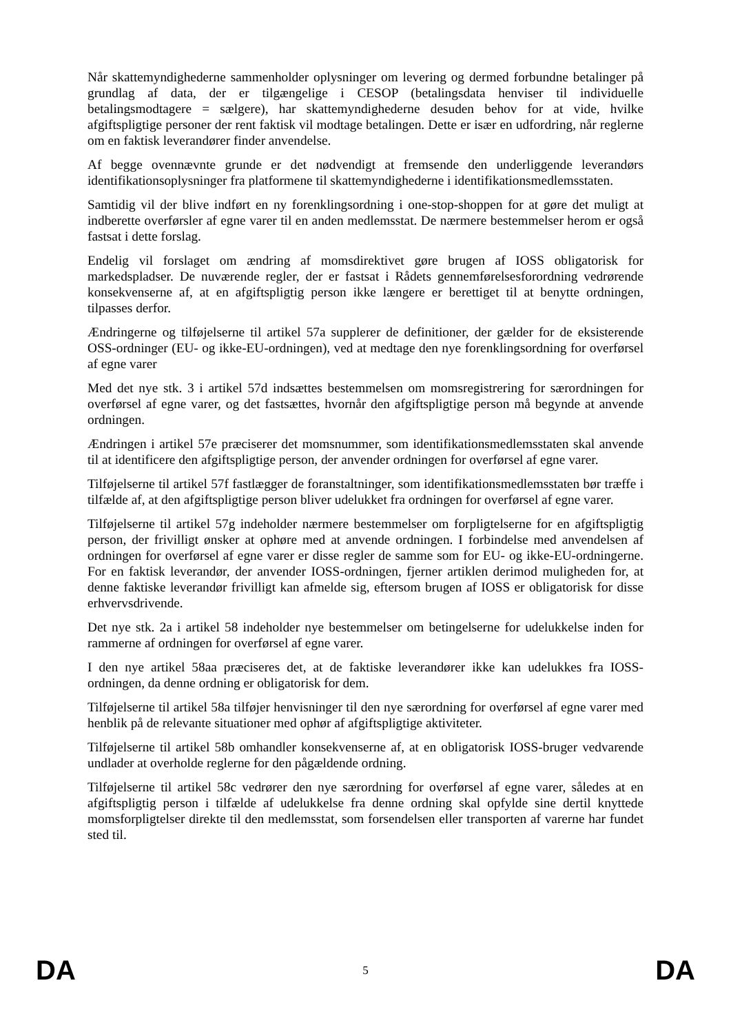Når skattemyndighederne sammenholder oplysninger om levering og dermed forbundne betalinger på grundlag af data, der er tilgængelige i CESOP (betalingsdata henviser til individuelle betalingsmodtagere = sælgere), har skattemyndighederne desuden behov for at vide, hvilke afgiftspligtige personer der rent faktisk vil modtage betalingen. Dette er især en udfordring, når reglerne om en faktisk leverandører finder anvendelse.
Af begge ovennævnte grunde er det nødvendigt at fremsende den underliggende leverandørs identifikationsoplysninger fra platformene til skattemyndighederne i identifikationsmedlemsstaten.
Samtidig vil der blive indført en ny forenklingsordning i one-stop-shoppen for at gøre det muligt at indberette overførsler af egne varer til en anden medlemsstat. De nærmere bestemmelser herom er også fastsat i dette forslag.
Endelig vil forslaget om ændring af momsdirektivet gøre brugen af IOSS obligatorisk for markedspladser. De nuværende regler, der er fastsat i Rådets gennemførelsesforordning vedrørende konsekvenserne af, at en afgiftspligtig person ikke længere er berettiget til at benytte ordningen, tilpasses derfor.
Ændringerne og tilføjelserne til artikel 57a supplerer de definitioner, der gælder for de eksisterende OSS-ordninger (EU- og ikke-EU-ordningen), ved at medtage den nye forenklingsordning for overførsel af egne varer
Med det nye stk. 3 i artikel 57d indsættes bestemmelsen om momsregistrering for særordningen for overførsel af egne varer, og det fastsættes, hvornår den afgiftspligtige person må begynde at anvende ordningen.
Ændringen i artikel 57e præciserer det momsnummer, som identifikationsmedlemsstaten skal anvende til at identificere den afgiftspligtige person, der anvender ordningen for overførsel af egne varer.
Tilføjelserne til artikel 57f fastlægger de foranstaltninger, som identifikationsmedlemsstaten bør træffe i tilfælde af, at den afgiftspligtige person bliver udelukket fra ordningen for overførsel af egne varer.
Tilføjelserne til artikel 57g indeholder nærmere bestemmelser om forpligtelserne for en afgiftspligtig person, der frivilligt ønsker at ophøre med at anvende ordningen. I forbindelse med anvendelsen af ordningen for overførsel af egne varer er disse regler de samme som for EU- og ikke-EU-ordningerne. For en faktisk leverandør, der anvender IOSS-ordningen, fjerner artiklen derimod muligheden for, at denne faktiske leverandør frivilligt kan afmelde sig, eftersom brugen af IOSS er obligatorisk for disse erhvervsdrivende.
Det nye stk. 2a i artikel 58 indeholder nye bestemmelser om betingelserne for udelukkelse inden for rammerne af ordningen for overførsel af egne varer.
I den nye artikel 58aa præciseres det, at de faktiske leverandører ikke kan udelukkes fra IOSS-ordningen, da denne ordning er obligatorisk for dem.
Tilføjelserne til artikel 58a tilføjer henvisninger til den nye særordning for overførsel af egne varer med henblik på de relevante situationer med ophør af afgiftspligtige aktiviteter.
Tilføjelserne til artikel 58b omhandler konsekvenserne af, at en obligatorisk IOSS-bruger vedvarende undlader at overholde reglerne for den pågældende ordning.
Tilføjelserne til artikel 58c vedrører den nye særordning for overførsel af egne varer, således at en afgiftspligtig person i tilfælde af udelukkelse fra denne ordning skal opfylde sine dertil knyttede momsforpligtelser direkte til den medlemsstat, som forsendelsen eller transporten af varerne har fundet sted til.
DA 5 DA